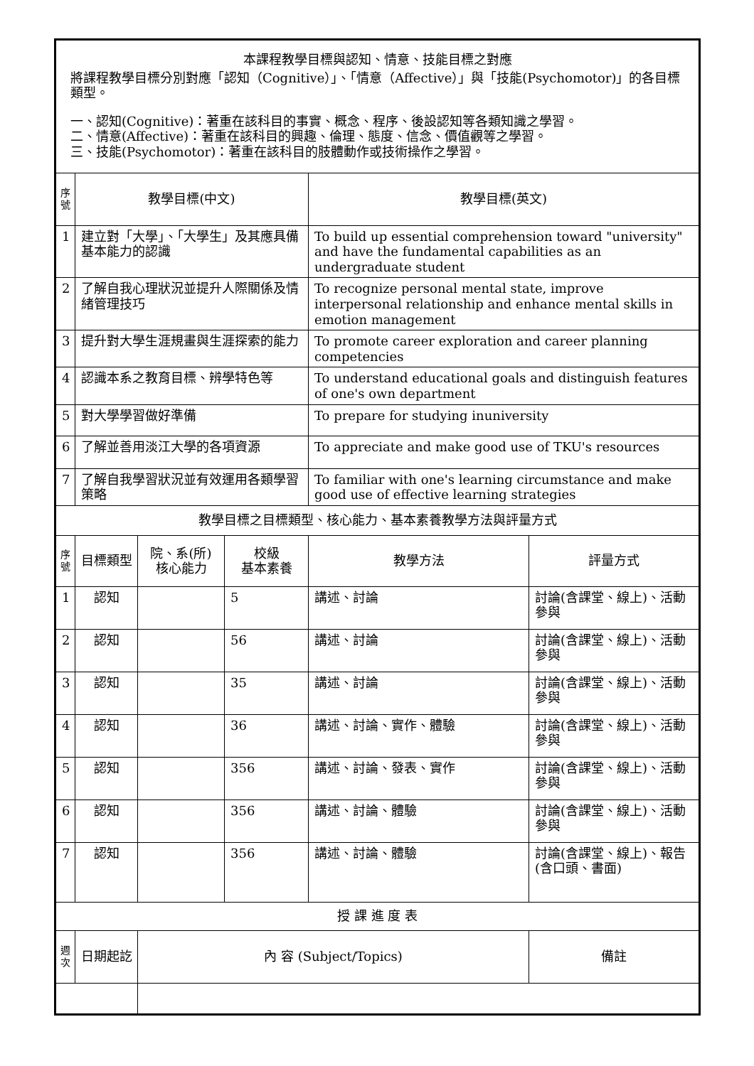| 本課程教學目標與認知、情意、技能目標之對應 將課程教學目標分別對應「認知（Cognitive）」、「情意（Affective）」與「技能(Psychomotor)」的各目標類型。 一、認知(Cognitive)：著重在該科目的事實、概念、程序、後設認知等各類知識之學習。 二、情意(Affective)：著重在該科目的興趣、倫理、態度、信念、價值觀等之學習。 三、技能(Psychomotor)：著重在該科目的肢體動作或技術操作之學習。 | | | | | |
| 序號 | 教學目標(中文) | | | 教學目標(英文) | |
| 1 | 建立對「大學」、「大學生」及其應具備基本能力的認識 | | | To build up essential comprehension toward "university" and have the fundamental capabilities as an undergraduate student | |
| 2 | 了解自我心理狀況並提升人際關係及情緒管理技巧 | | | To recognize personal mental state, improve interpersonal relationship and enhance mental skills in emotion management | |
| 3 | 提升對大學生涯規畫與生涯探索的能力 | | | To promote career exploration and career planning competencies | |
| 4 | 認識本系之教育目標、辨學特色等 | | | To understand educational goals and distinguish features of one's own department | |
| 5 | 對大學學習做好準備 | | | To prepare for studying inuniversity | |
| 6 | 了解並善用淡江大學的各項資源 | | | To appreciate and make good use of TKU's resources | |
| 7 | 了解自我學習狀況並有效運用各類學習策略 | | | To familiar with one's learning circumstance and make good use of effective learning strategies | |
| 教學目標之目標類型、核心能力、基本素養教學方法與評量方式 | | | | | |
| 序號 | 目標類型 | 院、系(所) 核心能力 | 校級 基本素養 | 教學方法 | 評量方式 |
| 1 | 認知 | | 5 | 講述、討論 | 討論(含課堂、線上)、活動參與 |
| 2 | 認知 | | 56 | 講述、討論 | 討論(含課堂、線上)、活動參與 |
| 3 | 認知 | | 35 | 講述、討論 | 討論(含課堂、線上)、活動參與 |
| 4 | 認知 | | 36 | 講述、討論、實作、體驗 | 討論(含課堂、線上)、活動參與 |
| 5 | 認知 | | 356 | 講述、討論、發表、實作 | 討論(含課堂、線上)、活動參與 |
| 6 | 認知 | | 356 | 講述、討論、體驗 | 討論(含課堂、線上)、活動參與 |
| 7 | 認知 | | 356 | 講述、討論、體驗 | 討論(含課堂、線上)、報告(含口頭、書面) |
| 授 課 進 度 表 | | | | | |
| 週次 | 日期起訖 | 內 容 (Subject/Topics) | | | 備註 |